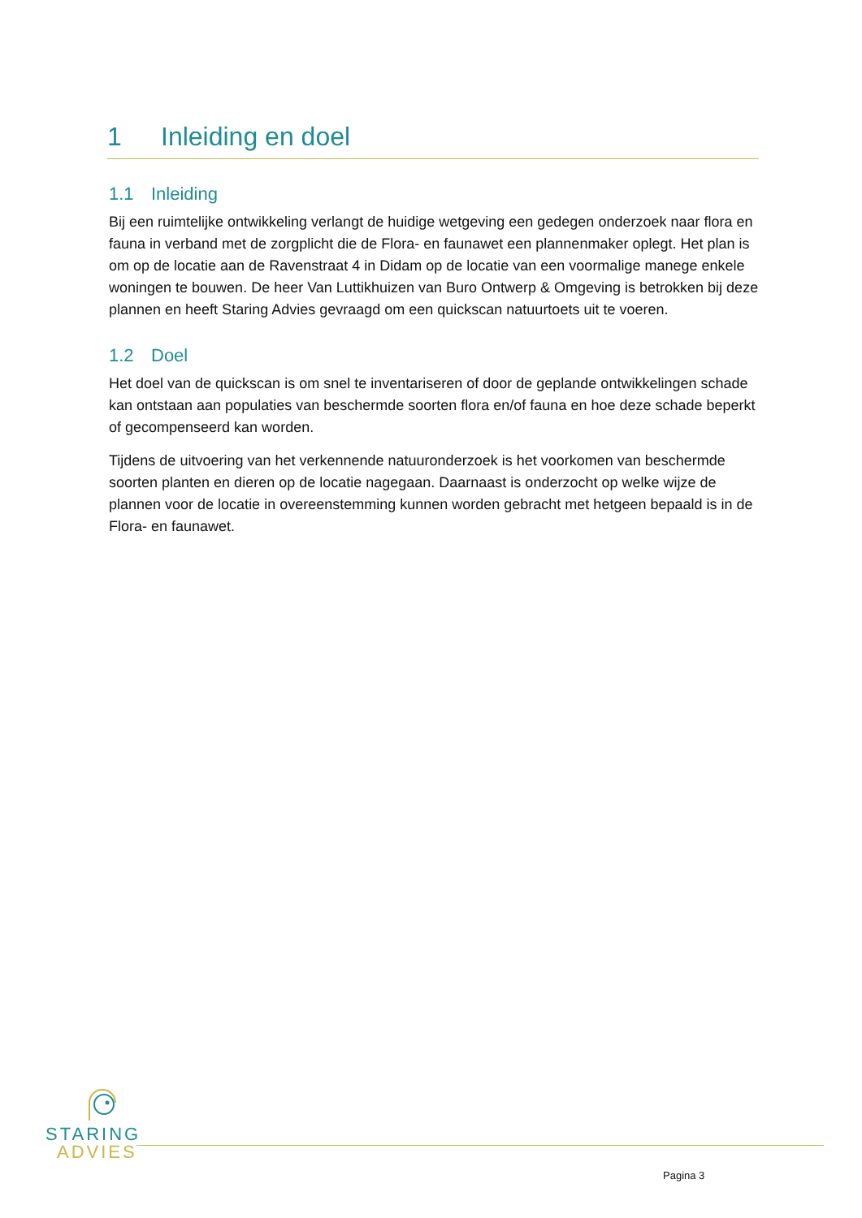1 Inleiding en doel
1.1 Inleiding
Bij een ruimtelijke ontwikkeling verlangt de huidige wetgeving een gedegen onderzoek naar flora en fauna in verband met de zorgplicht die de Flora- en faunawet een plannenmaker oplegt. Het plan is om op de locatie aan de Ravenstraat 4 in Didam op de locatie van een voormalige manege enkele woningen te bouwen. De heer Van Luttikhuizen van Buro Ontwerp & Omgeving is betrokken bij deze plannen en heeft Staring Advies gevraagd om een quickscan natuurtoets uit te voeren.
1.2 Doel
Het doel van de quickscan is om snel te inventariseren of door de geplande ontwikkelingen schade kan ontstaan aan populaties van beschermde soorten flora en/of fauna en hoe deze schade beperkt of gecompenseerd kan worden.
Tijdens de uitvoering van het verkennende natuuronderzoek is het voorkomen van beschermde soorten planten en dieren op de locatie nagegaan. Daarnaast is onderzocht op welke wijze de plannen voor de locatie in overeenstemming kunnen worden gebracht met hetgeen bepaald is in de Flora- en faunawet.
STARING
ADVIES
Pagina 3